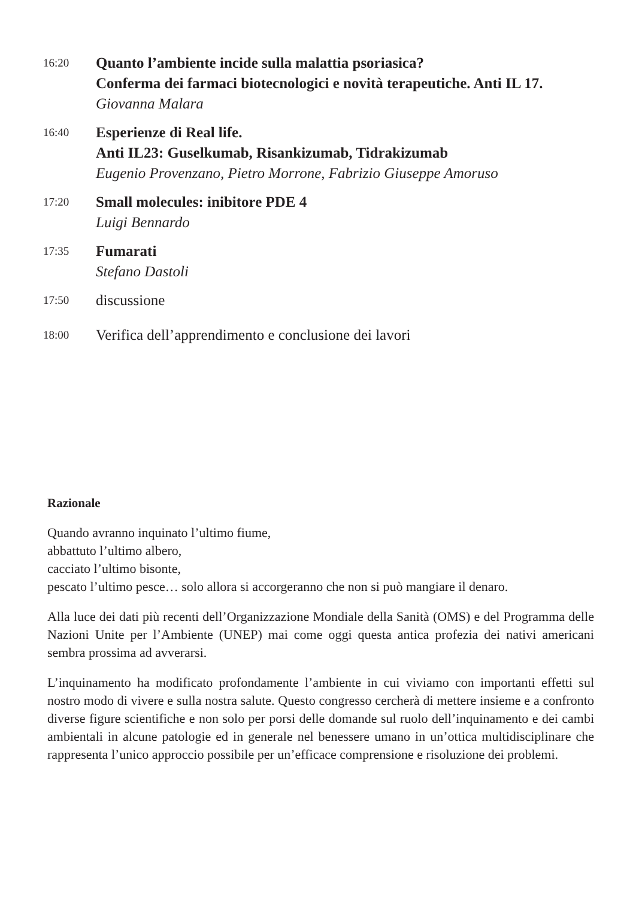16:20
Quanto l’ambiente incide sulla malattia psoriasica?
Conferma dei farmaci biotecnologici e novità terapeutiche. Anti IL 17.
Giovanna Malara
16:40
Esperienze di Real life.
Anti IL23: Guselkumab, Risankizumab, Tidrakizumab
Eugenio Provenzano, Pietro Morrone, Fabrizio Giuseppe Amoruso
17:20
Small molecules: inibitore PDE 4
Luigi Bennardo
17:35
Fumarati
Stefano Dastoli
17:50
discussione
18:00
Verifica dell’apprendimento e conclusione dei lavori
Razionale
Quando avranno inquinato l’ultimo fiume,
abbattuto l’ultimo albero,
cacciato l’ultimo bisonte,
pescato l’ultimo pesce… solo allora si accorgeranno che non si può mangiare il denaro.
Alla luce dei dati più recenti dell’Organizzazione Mondiale della Sanità (OMS) e del Programma delle Nazioni Unite per l’Ambiente (UNEP) mai come oggi questa antica profezia dei nativi americani sembra prossima ad avverarsi.
L’inquinamento ha modificato profondamente l’ambiente in cui viviamo con importanti effetti sul nostro modo di vivere e sulla nostra salute. Questo congresso cercherà di mettere insieme e a confronto diverse figure scientifiche e non solo per porsi delle domande sul ruolo dell’inquinamento e dei cambi ambientali in alcune patologie ed in generale nel benessere umano in un’ottica multidisciplinare che rappresenta l’unico approccio possibile per un’efficace comprensione e risoluzione dei problemi.